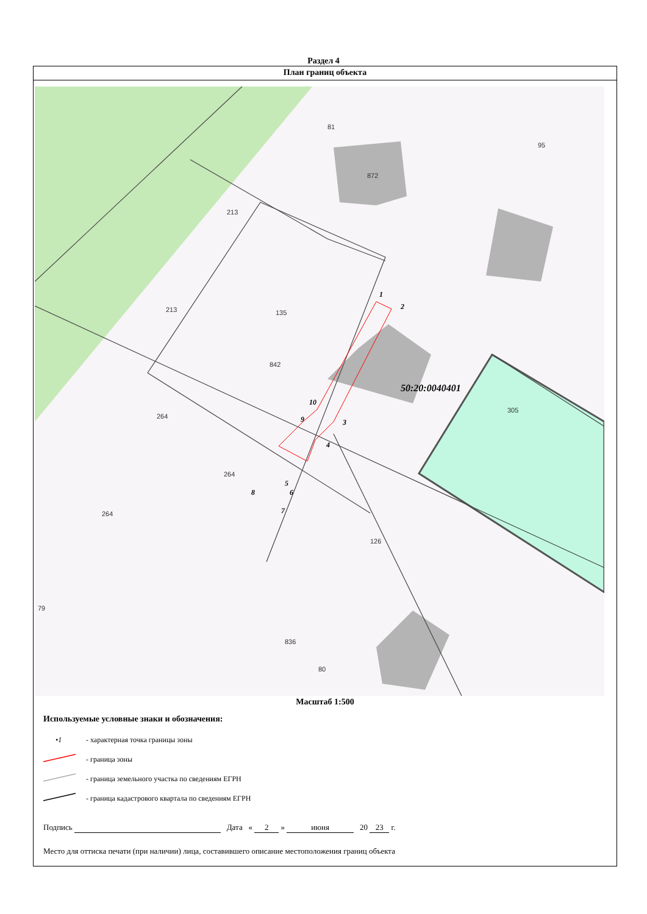Раздел 4
План границ объекта
50:20:0040401
81
872
95
213
213
135
842
264
305
264
264
126
836
80
79
1
2
3
4
5
6
7
8
9
10
Масштаб 1:500
Используемые условные знаки и обозначения:
•1
- характерная точка границы зоны
- граница зоны
- граница земельного участка по сведениям ЕГРН
- граница кадастрового квартала по сведениям ЕГРН
Подпись Дата « 2 » июня 20 23 г.
Место для оттиска печати (при наличии) лица, составившего описание местоположения границ объекта